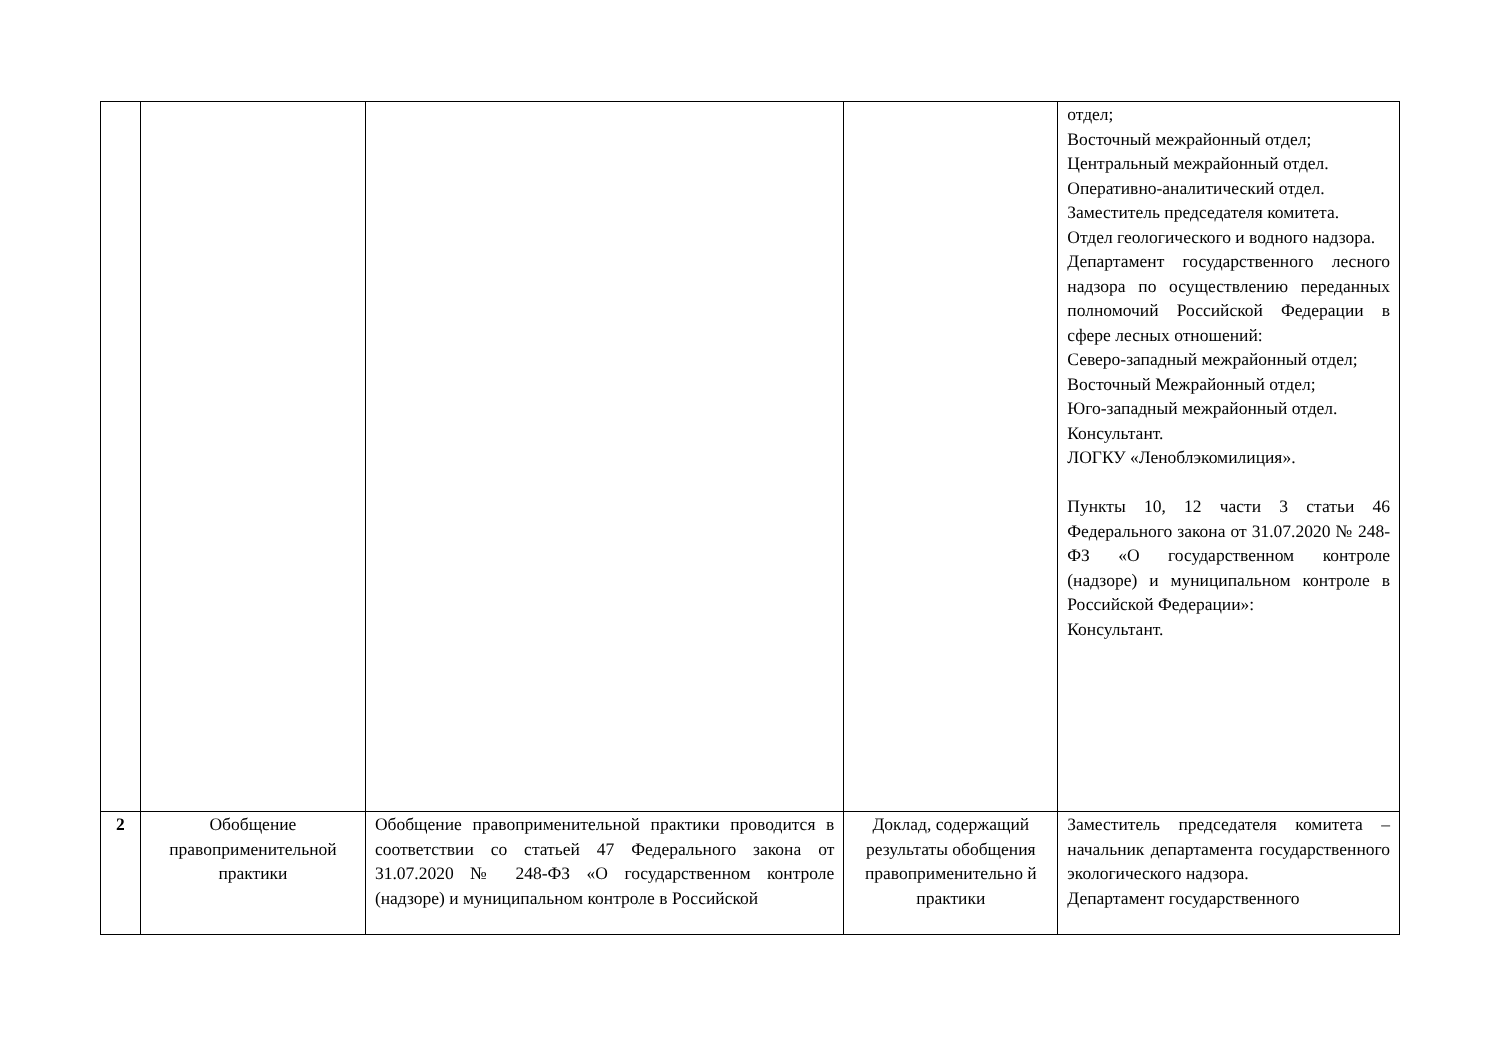| | | | | отдел; Восточный межрайонный отдел; Центральный межрайонный отдел. Оперативно-аналитический отдел. Заместитель председателя комитета. Отдел геологического и водного надзора. Департамент государственного лесного надзора по осуществлению переданных полномочий Российской Федерации в сфере лесных отношений: Северо-западный межрайонный отдел; Восточный Межрайонный отдел; Юго-западный межрайонный отдел. Консультант. ЛОГКУ «Леноблэкомилиция». Пункты 10, 12 части 3 статьи 46 Федерального закона от 31.07.2020 № 248-ФЗ «О государственном контроле (надзоре) и муниципальном контроле в Российской Федерации»: Консультант. |
| 2 | Обобщение правоприменительной практики | Обобщение правоприменительной практики проводится в соответствии со статьей 47 Федерального закона от 31.07.2020 № 248-ФЗ «О государственном контроле (надзоре) и муниципальном контроле в Российской | Доклад, содержащий результаты обобщения правоприменительно й практики | Заместитель председателя комитета – начальник департамента государственного экологического надзора. Департамент государственного |